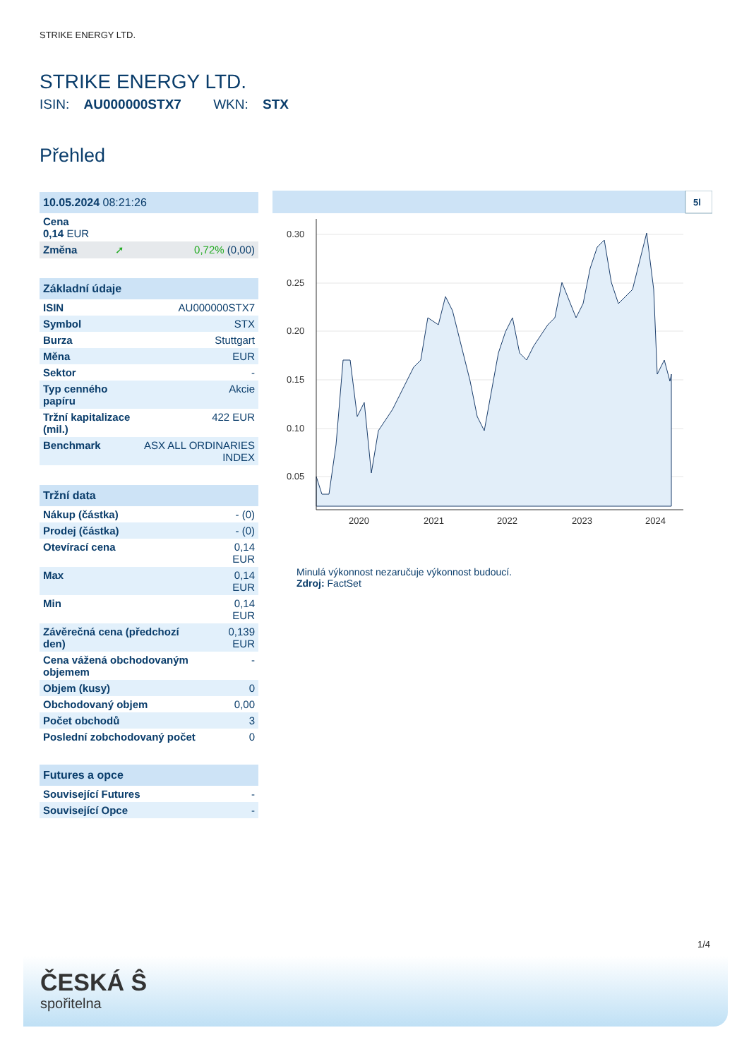STRIKE ENERGY LTD.
STRIKE ENERGY LTD.
ISIN: AU000000STX7 WKN: STX
Přehled
| 10.05.2024 08:21:26 | | |
| --- | --- | --- |
| Cena 0,14 EUR | | |
| Změna | ➚ | 0,72% (0,00) |
| Základní údaje | |
| --- | --- |
| ISIN | AU000000STX7 |
| Symbol | STX |
| Burza | Stuttgart |
| Měna | EUR |
| Sektor | - |
| Typ cenného papíru | Akcie |
| Tržní kapitalizace (mil.) | 422 EUR |
| Benchmark | ASX ALL ORDINARIES INDEX |
| Tržní data | |
| --- | --- |
| Nákup (částka) | - (0) |
| Prodej (částka) | - (0) |
| Otevírací cena | 0,14 EUR |
| Max | 0,14 EUR |
| Min | 0,14 EUR |
| Závěrečná cena (předchozí den) | 0,139 EUR |
| Cena vážená obchodovaným objemem | - |
| Objem (kusy) | 0 |
| Obchodovaný objem | 0,00 |
| Počet obchodů | 3 |
| Poslední zobchodovaný počet | 0 |
| Futures a opce | |
| --- | --- |
| Související Futures | - |
| Související Opce | - |
5l
0.30
0.25
0.20
0.15
0.10
0.05
2020
2021
2022
2023
2024
Minulá výkonnost nezaručuje výkonnost budoucí.
Zdroj: FactSet
1/4
ČESKÁ Ŝ
spořitelna